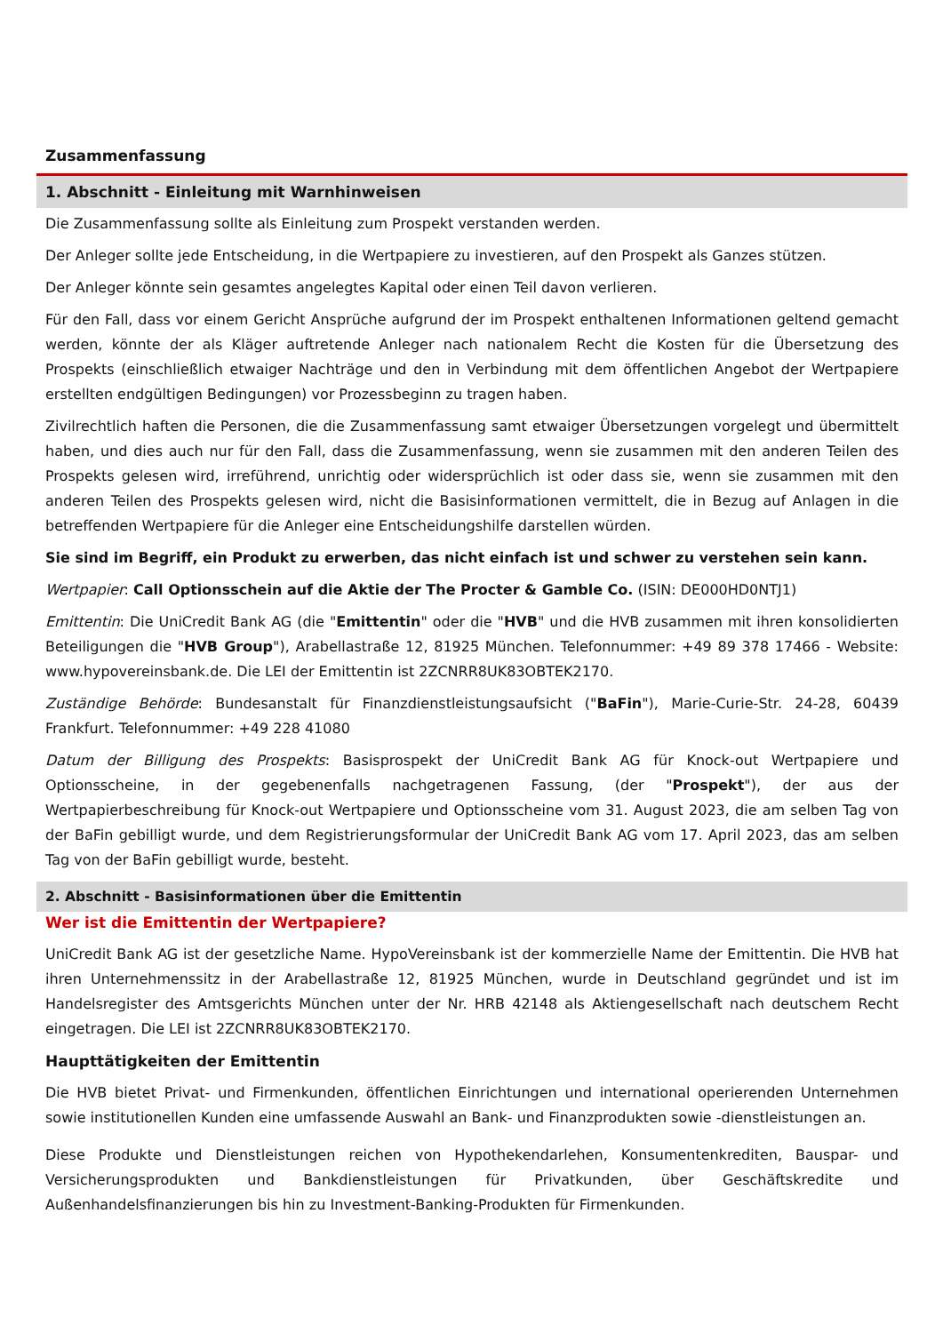Zusammenfassung
1. Abschnitt - Einleitung mit Warnhinweisen
Die Zusammenfassung sollte als Einleitung zum Prospekt verstanden werden.
Der Anleger sollte jede Entscheidung, in die Wertpapiere zu investieren, auf den Prospekt als Ganzes stützen.
Der Anleger könnte sein gesamtes angelegtes Kapital oder einen Teil davon verlieren.
Für den Fall, dass vor einem Gericht Ansprüche aufgrund der im Prospekt enthaltenen Informationen geltend gemacht werden, könnte der als Kläger auftretende Anleger nach nationalem Recht die Kosten für die Übersetzung des Prospekts (einschließlich etwaiger Nachträge und den in Verbindung mit dem öffentlichen Angebot der Wertpapiere erstellten endgültigen Bedingungen) vor Prozessbeginn zu tragen haben.
Zivilrechtlich haften die Personen, die die Zusammenfassung samt etwaiger Übersetzungen vorgelegt und übermittelt haben, und dies auch nur für den Fall, dass die Zusammenfassung, wenn sie zusammen mit den anderen Teilen des Prospekts gelesen wird, irreführend, unrichtig oder widersprüchlich ist oder dass sie, wenn sie zusammen mit den anderen Teilen des Prospekts gelesen wird, nicht die Basisinformationen vermittelt, die in Bezug auf Anlagen in die betreffenden Wertpapiere für die Anleger eine Entscheidungshilfe darstellen würden.
Sie sind im Begriff, ein Produkt zu erwerben, das nicht einfach ist und schwer zu verstehen sein kann.
Wertpapier: Call Optionsschein auf die Aktie der The Procter & Gamble Co. (ISIN: DE000HD0NTJ1)
Emittentin: Die UniCredit Bank AG (die "Emittentin" oder die "HVB" und die HVB zusammen mit ihren konsolidierten Beteiligungen die "HVB Group"), Arabellastraße 12, 81925 München. Telefonnummer: +49 89 378 17466 - Website: www.hypovereinsbank.de. Die LEI der Emittentin ist 2ZCNRR8UK83OBTEK2170.
Zuständige Behörde: Bundesanstalt für Finanzdienstleistungsaufsicht ("BaFin"), Marie-Curie-Str. 24-28, 60439 Frankfurt. Telefonnummer: +49 228 41080
Datum der Billigung des Prospekts: Basisprospekt der UniCredit Bank AG für Knock-out Wertpapiere und Optionsscheine, in der gegebenenfalls nachgetragenen Fassung, (der "Prospekt"), der aus der Wertpapierbeschreibung für Knock-out Wertpapiere und Optionsscheine vom 31. August 2023, die am selben Tag von der BaFin gebilligt wurde, und dem Registrierungsformular der UniCredit Bank AG vom 17. April 2023, das am selben Tag von der BaFin gebilligt wurde, besteht.
2. Abschnitt - Basisinformationen über die Emittentin
Wer ist die Emittentin der Wertpapiere?
UniCredit Bank AG ist der gesetzliche Name. HypoVereinsbank ist der kommerzielle Name der Emittentin. Die HVB hat ihren Unternehmenssitz in der Arabellastraße 12, 81925 München, wurde in Deutschland gegründet und ist im Handelsregister des Amtsgerichts München unter der Nr. HRB 42148 als Aktiengesellschaft nach deutschem Recht eingetragen. Die LEI ist 2ZCNRR8UK83OBTEK2170.
Haupttätigkeiten der Emittentin
Die HVB bietet Privat- und Firmenkunden, öffentlichen Einrichtungen und international operierenden Unternehmen sowie institutionellen Kunden eine umfassende Auswahl an Bank- und Finanzprodukten sowie -dienstleistungen an.
Diese Produkte und Dienstleistungen reichen von Hypothekendarlehen, Konsumentenkrediten, Bauspar- und Versicherungsprodukten und Bankdienstleistungen für Privatkunden, über Geschäftskredite und Außenhandelsfinanzierungen bis hin zu Investment-Banking-Produkten für Firmenkunden.